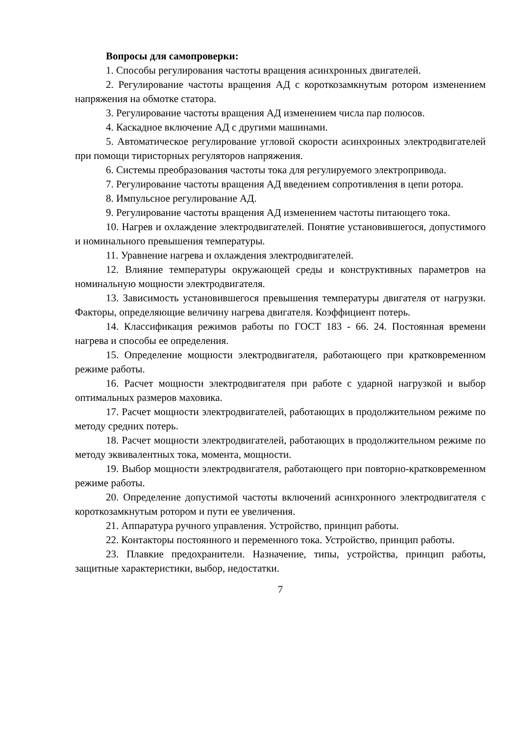Вопросы для самопроверки:
1. Способы регулирования частоты вращения асинхронных двигателей.
2. Регулирование частоты вращения АД с короткозамкнутым ротором изменением напряжения на обмотке статора.
3. Регулирование частоты вращения АД изменением числа пар полюсов.
4. Каскадное включение АД с другими машинами.
5. Автоматическое регулирование угловой скорости асинхронных электродвигателей при помощи тиристорных регуляторов напряжения.
6. Системы преобразования частоты тока для регулируемого электропривода.
7. Регулирование частоты вращения АД введением сопротивления в цепи ротора.
8. Импульсное регулирование АД.
9. Регулирование частоты вращения АД изменением частоты питающего тока.
10. Нагрев и охлаждение электродвигателей. Понятие установившегося, допустимого и номинального превышения температуры.
11. Уравнение нагрева и охлаждения электродвигателей.
12. Влияние температуры окружающей среды и конструктивных параметров на номинальную мощности электродвигателя.
13. Зависимость установившегося превышения температуры двигателя от нагрузки. Факторы, определяющие величину нагрева двигателя. Коэффициент потерь.
14. Классификация режимов работы по ГОСТ 183 - 66. 24. Постоянная времени нагрева и способы ее определения.
15. Определение мощности электродвигателя, работающего при кратковременном режиме работы.
16. Расчет мощности электродвигателя при работе с ударной нагрузкой и выбор оптимальных размеров маховика.
17. Расчет мощности электродвигателей, работающих в продолжительном режиме по методу средних потерь.
18. Расчет мощности электродвигателей, работающих в продолжительном режиме по методу эквивалентных тока, момента, мощности.
19. Выбор мощности электродвигателя, работающего при повторно-кратковременном режиме работы.
20. Определение допустимой частоты включений асинхронного электродвигателя с короткозамкнутым ротором и пути ее увеличения.
21. Аппаратура ручного управления. Устройство, принцип работы.
22. Контакторы постоянного и переменного тока. Устройство, принцип работы.
23. Плавкие предохранители. Назначение, типы, устройства, принцип работы, защитные характеристики, выбор, недостатки.
7